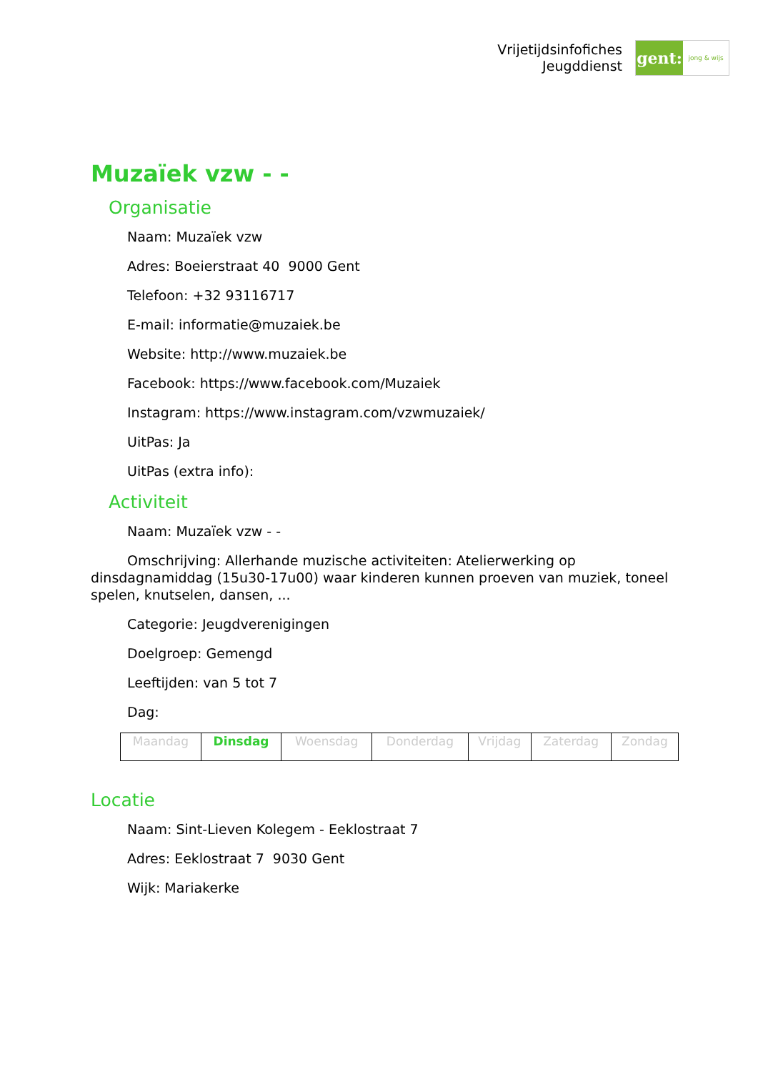Vrijetijdsinfofiches
Jeugddienst
gent:
jong & wijs
Muzaïek vzw - -
Organisatie
Naam: Muzaïek vzw
Adres: Boeierstraat 40 9000 Gent
Telefoon: +32 93116717
E-mail: informatie@muzaiek.be
Website: http://www.muzaiek.be
Facebook: https://www.facebook.com/Muzaiek
Instagram: https://www.instagram.com/vzwmuzaiek/
UitPas: Ja
UitPas (extra info):
Activiteit
Naam: Muzaïek vzw - -
Omschrijving: Allerhande muzische activiteiten: Atelierwerking op dinsdagnamiddag (15u30-17u00) waar kinderen kunnen proeven van muziek, toneel spelen, knutselen, dansen, ...
Categorie: Jeugdverenigingen
Doelgroep: Gemengd
Leeftijden: van 5 tot 7
Dag:
| Maandag | Dinsdag | Woensdag | Donderdag | Vrijdag | Zaterdag | Zondag |
Locatie
Naam: Sint-Lieven Kolegem - Eeklostraat 7
Adres: Eeklostraat 7 9030 Gent
Wijk: Mariakerke